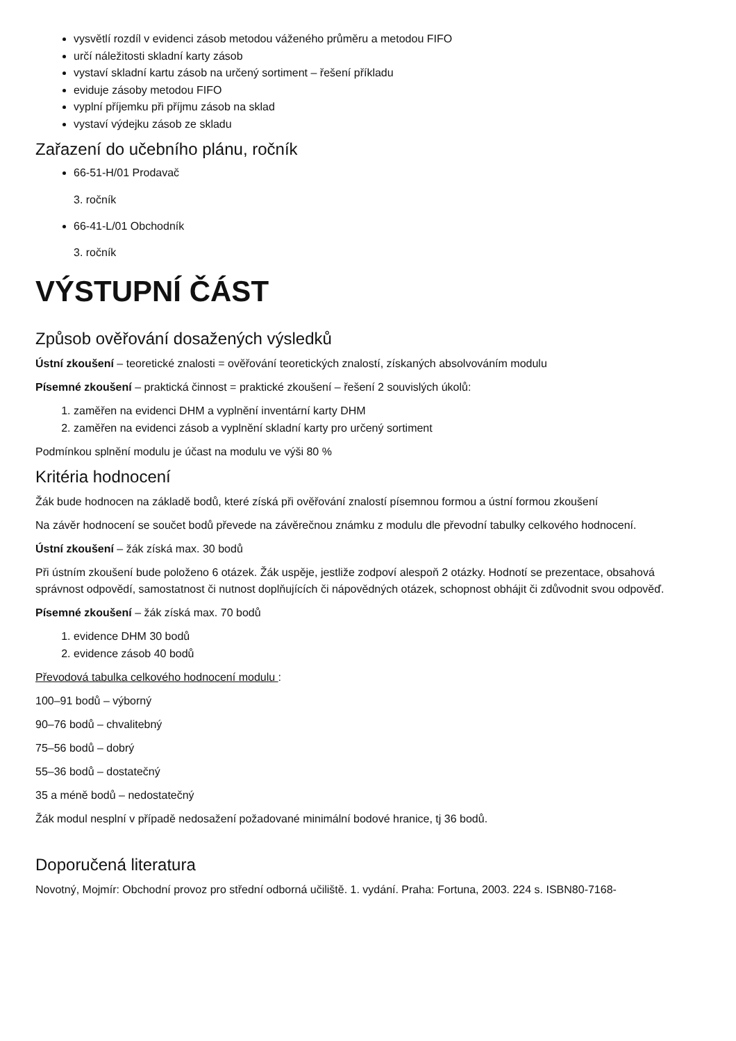vysvětlí rozdíl v evidenci zásob metodou váženého průměru a metodou FIFO
určí náležitosti skladní karty zásob
vystaví skladní kartu zásob na určený sortiment – řešení příkladu
eviduje zásoby metodou FIFO
vyplní příjemku při příjmu zásob na sklad
vystaví výdejku zásob ze skladu
Zařazení do učebního plánu, ročník
66-51-H/01 Prodavač
3. ročník
66-41-L/01 Obchodník
3. ročník
VÝSTUPNÍ ČÁST
Způsob ověřování dosažených výsledků
Ústní zkoušení – teoretické znalosti = ověřování teoretických znalostí, získaných absolvováním modulu
Písemné zkoušení – praktická činnost = praktické zkoušení – řešení 2 souvislých úkolů:
1. zaměřen na evidenci DHM a vyplnění inventární karty DHM
2. zaměřen na evidenci zásob a vyplnění skladní karty pro určený sortiment
Podmínkou splnění modulu je účast na modulu ve výši 80 %
Kritéria hodnocení
Žák bude hodnocen na základě bodů, které získá při ověřování znalostí písemnou formou a ústní formou zkoušení
Na závěr hodnocení se součet bodů převede na závěrečnou známku z modulu dle převodní tabulky celkového hodnocení.
Ústní zkoušení – žák získá max. 30 bodů
Při ústním zkoušení bude položeno 6 otázek. Žák uspěje, jestliže zodpoví alespoň 2 otázky. Hodnotí se prezentace, obsahová správnost odpovědí, samostatnost či nutnost doplňujících či nápovědných otázek, schopnost obhájit či zdůvodnit svou odpověď.
Písemné zkoušení – žák získá max. 70 bodů
1. evidence DHM 30 bodů
2. evidence zásob 40 bodů
Převodová tabulka celkového hodnocení modulu :
100–91 bodů – výborný
90–76 bodů – chvalitebný
75–56 bodů – dobrý
55–36 bodů – dostatečný
35 a méně bodů – nedostatečný
Žák modul nesplní v případě nedosažení požadované minimální bodové hranice, tj 36 bodů.
Doporučená literatura
Novotný, Mojmír: Obchodní provoz pro střední odborná učiliště. 1. vydání. Praha: Fortuna, 2003. 224 s. ISBN80-7168-